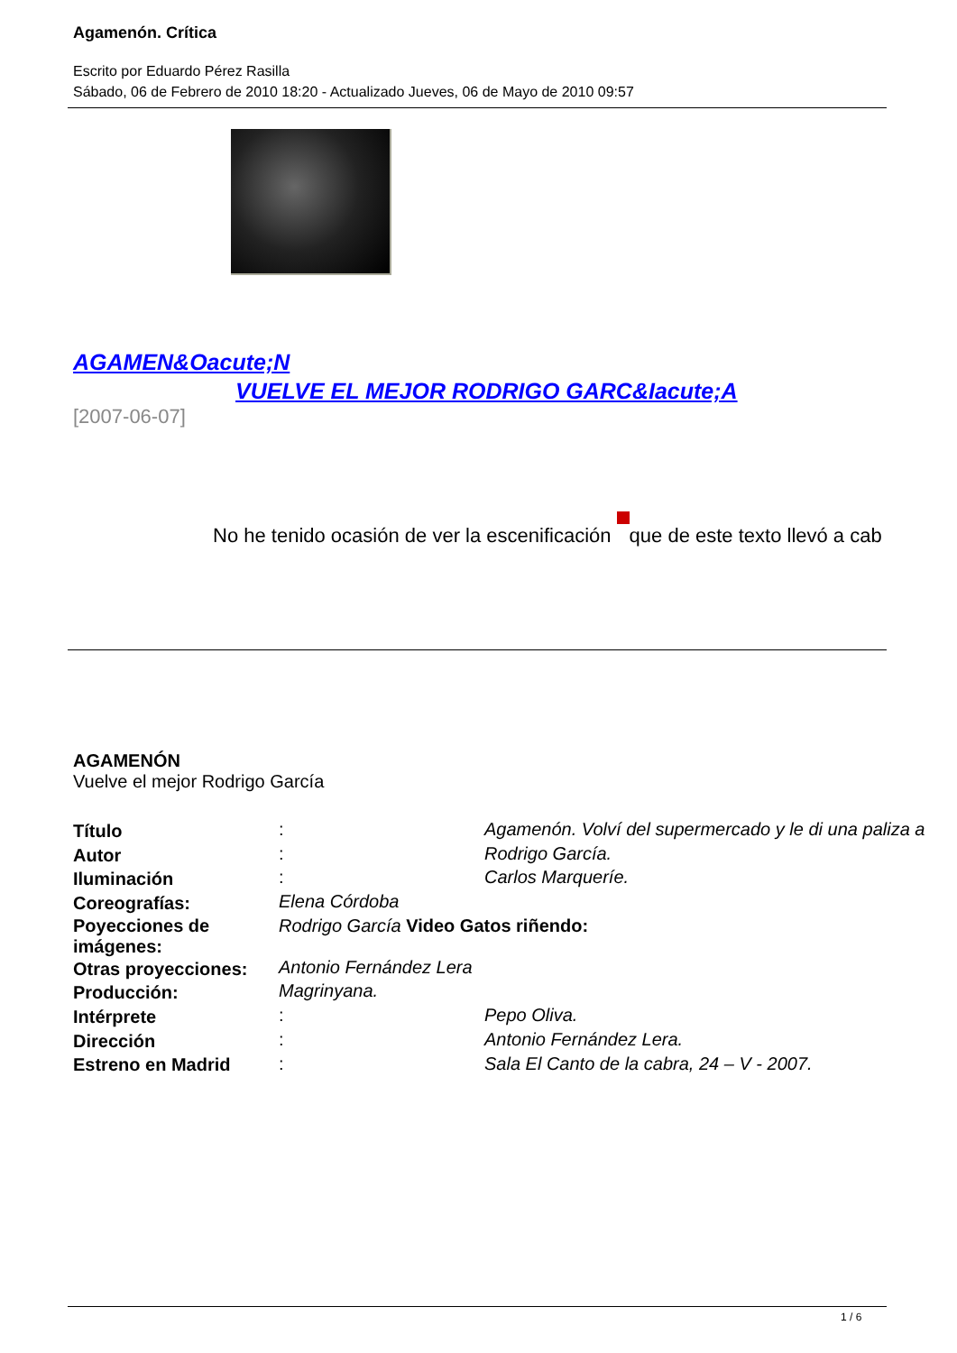Agamenón. Crítica
Escrito por Eduardo Pérez Rasilla
Sábado, 06 de Febrero de 2010 18:20 - Actualizado Jueves, 06 de Mayo de 2010 09:57
AGAMEN&Oacute;N
VUELVE EL MEJOR RODRIGO GARC&Iacute;A
[2007-06-07]
No he tenido ocasión de ver la escenificación que de este texto llevó a cab
AGAMENÓN
Vuelve el mejor Rodrigo García
| Título | : | Agamenón. Volví del supermercado y le di una paliza a |
| Autor | : | Rodrigo García. |
| Iluminación | : | Carlos Marqueríe. |
| Coreografías: | Elena Córdoba | |
| Poyecciones de imágenes: | Rodrigo García Video Gatos riñendo: | |
| Otras proyecciones: | Antonio Fernández Lera | |
| Producción: | Magrinyana. | |
| Intérprete | : | Pepo Oliva. |
| Dirección | : | Antonio Fernández Lera. |
| Estreno en Madrid | : | Sala El Canto de la cabra, 24 – V - 2007. |
1 / 6